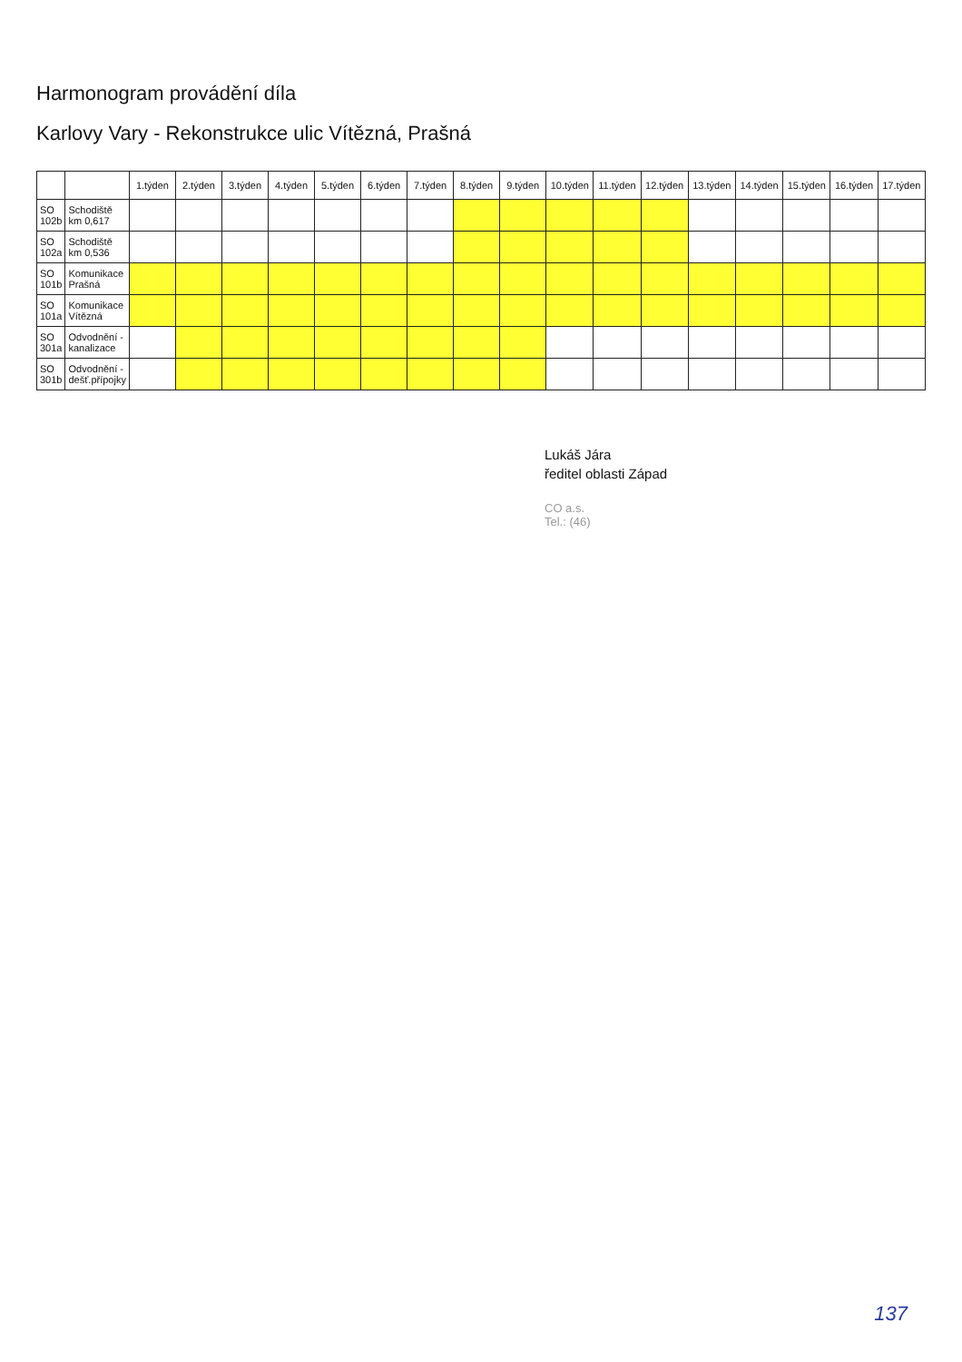Harmonogram provádění díla
Karlovy Vary - Rekonstrukce ulic Vítězná, Prašná
| | | 1.týden | 2.týden | 3.týden | 4.týden | 5.týden | 6.týden | 7.týden | 8.týden | 9.týden | 10.týden | 11.týden | 12.týden | 13.týden | 14.týden | 15.týden | 16.týden | 17.týden |
| --- | --- | --- | --- | --- | --- | --- | --- | --- | --- | --- | --- | --- | --- | --- | --- | --- | --- | --- |
| SO 102b | Schodiště km 0,617 | | | | | | | | | | | | | | | | | |
| SO 102a | Schodiště km 0,536 | | | | | | | | | | | | | | | | | |
| SO 101b | Komunikace Prašná | | | | | | | | | | | | | | | | | |
| SO 101a | Komunikace Vítězná | | | | | | | | | | | | | | | | | |
| SO 301a | Odvodnění - kanalizace | | | | | | | | | | | | | | | | | |
| SO 301b | Odvodnění - dešť.přípojky | | | | | | | | | | | | | | | | | |
Lukáš Jára
ředitel oblasti Západ
CO a.s.
Tel.: (46)
137